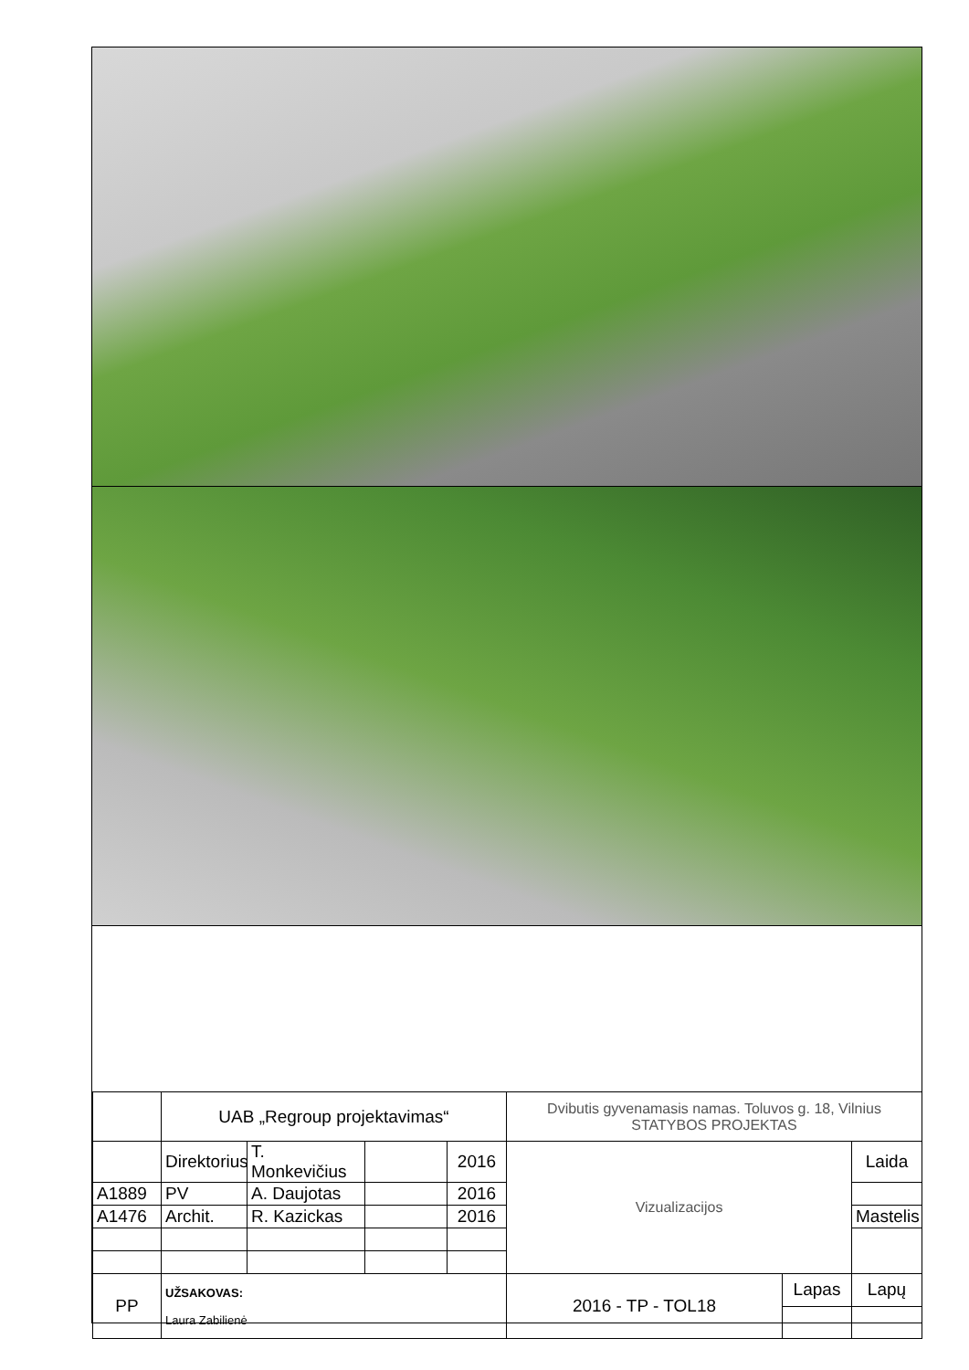| | UAB „Regroup projektavimas“ | | | | Dvibutis gyvenamasis namas. Toluvos g. 18, Vilnius STATYBOS PROJEKTAS | | |
| | Direktorius | T. Monkevičius | | 2016 | Vizualizacijos | | Laida |
| A1889 | PV | A. Daujotas | | 2016 | | | |
| A1476 | Archit. | R. Kazickas | | 2016 | | | Mastelis |
| PP | UŽSAKOVAS: Laura Zabilienė | | | | 2016 - TP - TOL18 | Lapas | Lapų |